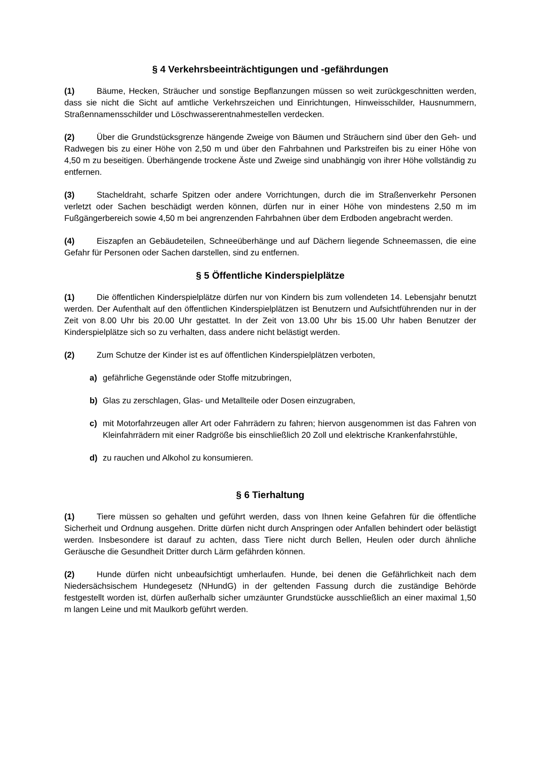§ 4 Verkehrsbeeinträchtigungen und -gefährdungen
(1) Bäume, Hecken, Sträucher und sonstige Bepflanzungen müssen so weit zurückgeschnitten werden, dass sie nicht die Sicht auf amtliche Verkehrszeichen und Einrichtungen, Hinweisschilder, Hausnummern, Straßennamensschilder und Löschwasserentnahmestellen verdecken.
(2) Über die Grundstücksgrenze hängende Zweige von Bäumen und Sträuchern sind über den Geh- und Radwegen bis zu einer Höhe von 2,50 m und über den Fahrbahnen und Parkstreifen bis zu einer Höhe von 4,50 m zu beseitigen. Überhängende trockene Äste und Zweige sind unabhängig von ihrer Höhe vollständig zu entfernen.
(3) Stacheldraht, scharfe Spitzen oder andere Vorrichtungen, durch die im Straßenverkehr Personen verletzt oder Sachen beschädigt werden können, dürfen nur in einer Höhe von mindestens 2,50 m im Fußgängerbereich sowie 4,50 m bei angrenzenden Fahrbahnen über dem Erdboden angebracht werden.
(4) Eiszapfen an Gebäudeteilen, Schneeüberhänge und auf Dächern liegende Schneemassen, die eine Gefahr für Personen oder Sachen darstellen, sind zu entfernen.
§ 5 Öffentliche Kinderspielplätze
(1) Die öffentlichen Kinderspielplätze dürfen nur von Kindern bis zum vollendeten 14. Lebensjahr benutzt werden. Der Aufenthalt auf den öffentlichen Kinderspielplätzen ist Benutzern und Aufsichtführenden nur in der Zeit von 8.00 Uhr bis 20.00 Uhr gestattet. In der Zeit von 13.00 Uhr bis 15.00 Uhr haben Benutzer der Kinderspielplätze sich so zu verhalten, dass andere nicht belästigt werden.
(2) Zum Schutze der Kinder ist es auf öffentlichen Kinderspielplätzen verboten,
a) gefährliche Gegenstände oder Stoffe mitzubringen,
b) Glas zu zerschlagen, Glas- und Metallteile oder Dosen einzugraben,
c) mit Motorfahrzeugen aller Art oder Fahrrädern zu fahren; hiervon ausgenommen ist das Fahren von Kleinfahrrädern mit einer Radgröße bis einschließlich 20 Zoll und elektrische Krankenfahrstühle,
d) zu rauchen und Alkohol zu konsumieren.
§ 6 Tierhaltung
(1) Tiere müssen so gehalten und geführt werden, dass von Ihnen keine Gefahren für die öffentliche Sicherheit und Ordnung ausgehen. Dritte dürfen nicht durch Anspringen oder Anfallen behindert oder belästigt werden. Insbesondere ist darauf zu achten, dass Tiere nicht durch Bellen, Heulen oder durch ähnliche Geräusche die Gesundheit Dritter durch Lärm gefährden können.
(2) Hunde dürfen nicht unbeaufsichtigt umherlaufen. Hunde, bei denen die Gefährlichkeit nach dem Niedersächsischem Hundegesetz (NHundG) in der geltenden Fassung durch die zuständige Behörde festgestellt worden ist, dürfen außerhalb sicher umzäunter Grundstücke ausschließlich an einer maximal 1,50 m langen Leine und mit Maulkorb geführt werden.